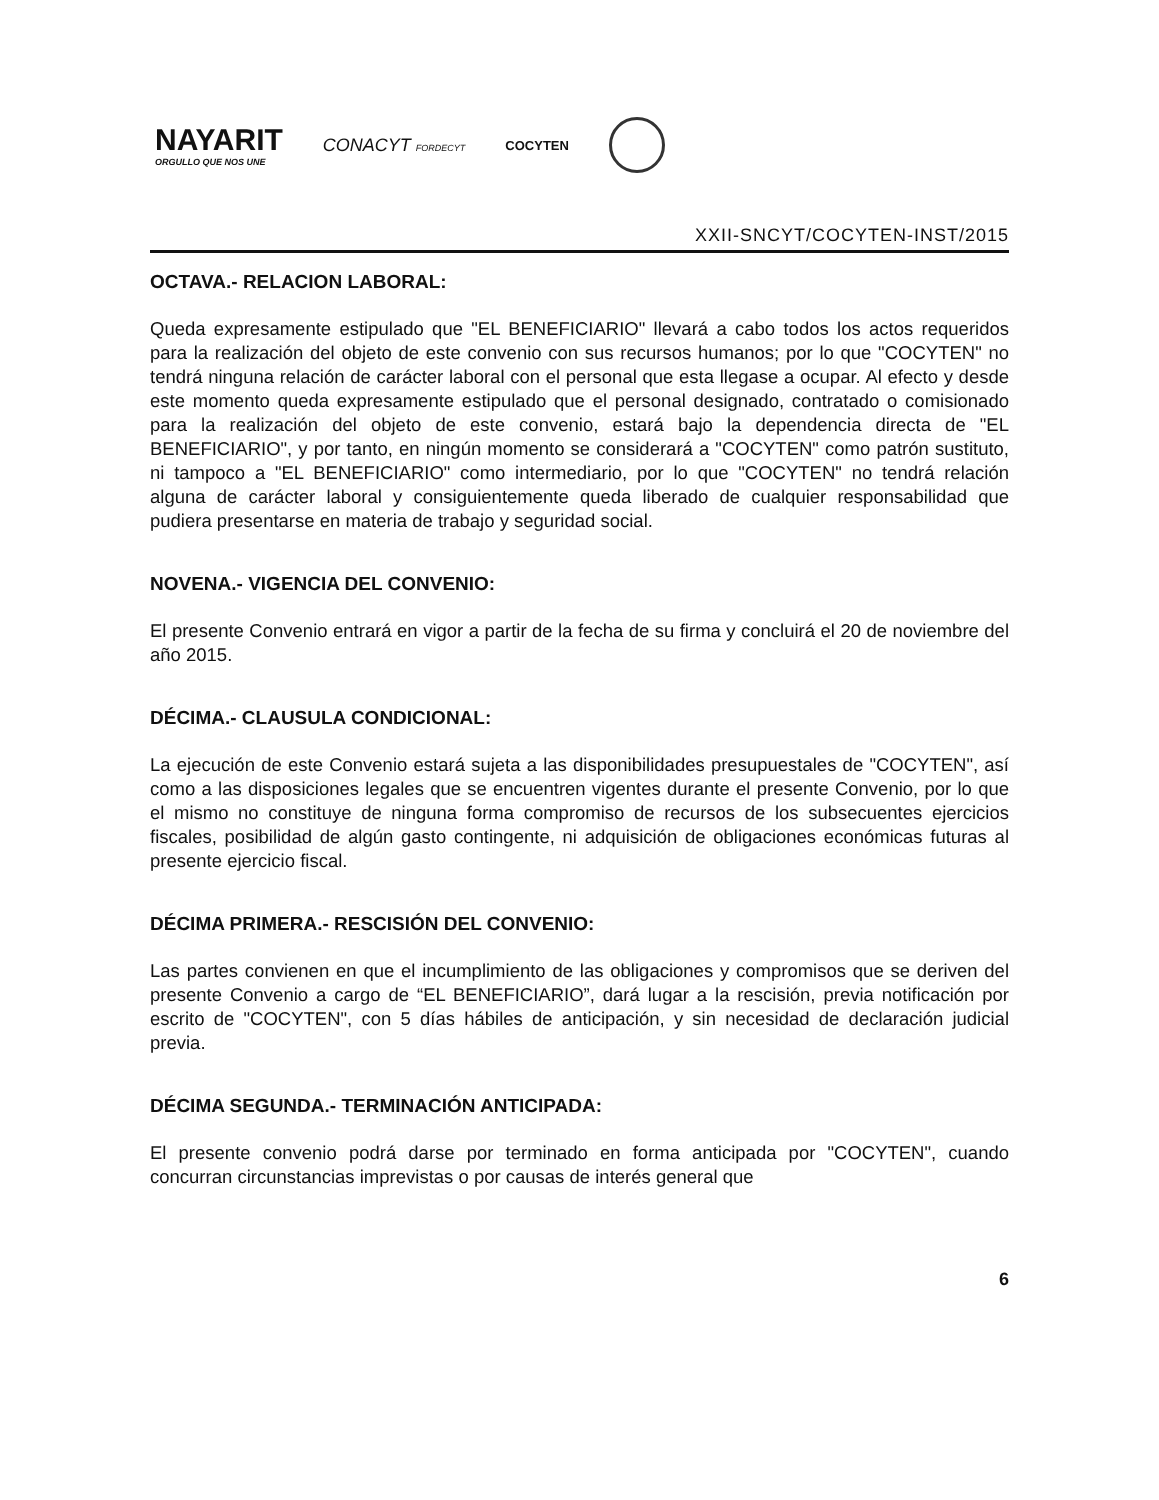NAYARIT
ORGULLO QUE NOS UNE
CONACYT FORDECYT
COCYTEN
XXII-SNCYT/COCYTEN-INST/2015
OCTAVA.- RELACION LABORAL:
Queda expresamente estipulado que "EL BENEFICIARIO" llevará a cabo todos los actos requeridos para la realización del objeto de este convenio con sus recursos humanos; por lo que "COCYTEN" no tendrá ninguna relación de carácter laboral con el personal que esta llegase a ocupar. Al efecto y desde este momento queda expresamente estipulado que el personal designado, contratado o comisionado para la realización del objeto de este convenio, estará bajo la dependencia directa de "EL BENEFICIARIO", y por tanto, en ningún momento se considerará a "COCYTEN" como patrón sustituto, ni tampoco a "EL BENEFICIARIO" como intermediario, por lo que "COCYTEN" no tendrá relación alguna de carácter laboral y consiguientemente queda liberado de cualquier responsabilidad que pudiera presentarse en materia de trabajo y seguridad social.
NOVENA.- VIGENCIA DEL CONVENIO:
El presente Convenio entrará en vigor a partir de la fecha de su firma y concluirá el 20 de noviembre del año 2015.
DÉCIMA.- CLAUSULA CONDICIONAL:
La ejecución de este Convenio estará sujeta a las disponibilidades presupuestales de "COCYTEN", así como a las disposiciones legales que se encuentren vigentes durante el presente Convenio, por lo que el mismo no constituye de ninguna forma compromiso de recursos de los subsecuentes ejercicios fiscales, posibilidad de algún gasto contingente, ni adquisición de obligaciones económicas futuras al presente ejercicio fiscal.
DÉCIMA PRIMERA.- RESCISIÓN DEL CONVENIO:
Las partes convienen en que el incumplimiento de las obligaciones y compromisos que se deriven del presente Convenio a cargo de “EL BENEFICIARIO”, dará lugar a la rescisión, previa notificación por escrito de "COCYTEN", con 5 días hábiles de anticipación, y sin necesidad de declaración judicial previa.
DÉCIMA SEGUNDA.- TERMINACIÓN ANTICIPADA:
El presente convenio podrá darse por terminado en forma anticipada por "COCYTEN", cuando concurran circunstancias imprevistas o por causas de interés general que
6